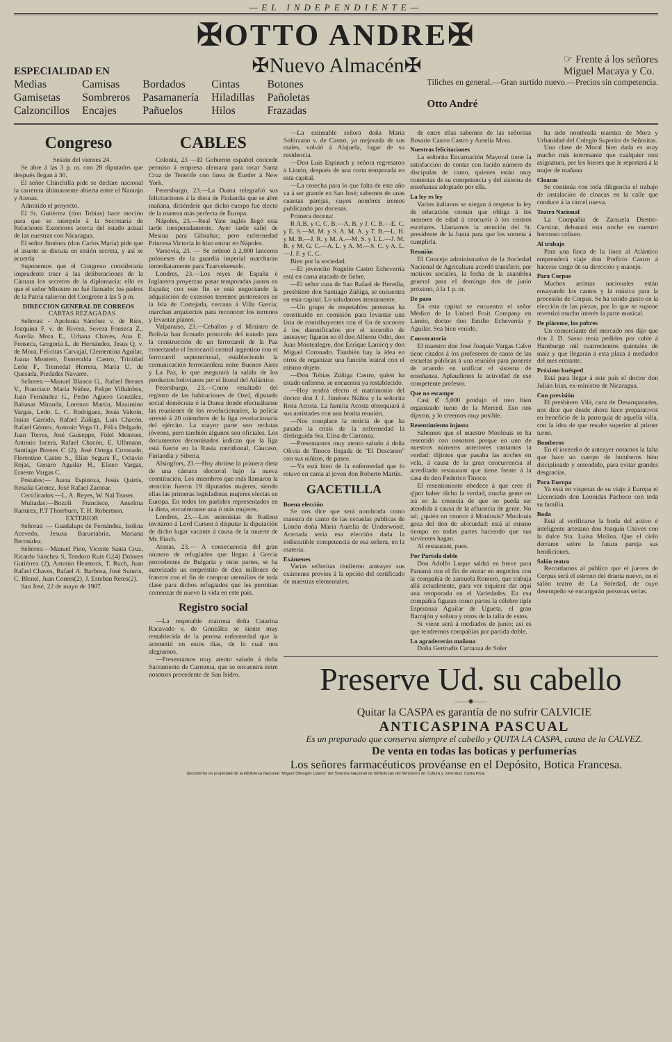—EL INDEPENDIENTE—
✠OTTO ANDRE✠
ESPECIALIDAD EN ✠Nuevo Almacén✠ ☞ Frente á los señores
Miguel Macaya y Co.
Medias
Gamisetas
Calzoncillos
Camisas
Sombreros
Encajes
Bordados
Pasamanería
Pañuelos
Cintas
Hiladillas
Hilos
Botones
Pañoletas
Frazadas
Tiliches en general.—Gran surtido nuevo.—Precios sin competencia.
Otto André
Congreso
Sesión del viernes 24.
Se abre á las 3 p. m. con 28 diputados que después llegan á 30.
El señor Chinchilla pide se declare nacional la carretera últimamente abierta entre el Naranjo y Atenas.
Admitido el proyecto.
El Sr. Gutiérrez (don Tobías) hace moción para que se interpele á la Secretaría de Relaciones Exteriores acerca del estado actual de las nuestras con Nicaragua.
El señor Jiménez (don Carlos María) pide que el asunto se discuta en sesión secreta, y así se acuerda
Suponemos que el Congreso consideraría imprudente traer á las deliberaciones de la Cámara los secretos de la diplomacia: ello es que el señor Ministro no fué llamado: los padres de la Patria salieron del Congreso á las 5 p m.
DIRECCION GENERAL DE CORREOS
CARTAS REZAGADAS
Señoras: - Apolonia Sánchez v. de Ríos, Joaquina F. v. de Rivera, Severa Fonseca Z., Aurelia Mora E., Urbana Chaves, Ana E. Fonseca, Gregoria L. de Hernández, Jesús Q. v. de Mora, Felícitas Carvajal, Clementina Aguilar, Juana Montero, Esmeralda Castro, Trinidad León F., Tremedal Herrera, María U. de Quesada, Piedades Navarro.
Señores:—Manuel Blanco G., Rafael Brenes V., Francisco María Núñez, Felipe Villalobos, Juan Fernández G., Pedro Agüero González, Baltasar Miranda, Lorenzo Martín, Maximino Vargas, Ledo. L. C. Rodríguez, Jesús Valerín, Isaías Garrido, Rafael Zúñiga, Luis Chacón, Rafael Gómez, Antonio Vega O., Félix Delgado, Juan Torres, José Guiseppe, Fidel Meneses, Antonio Incera, Rafael Chacón, E. Ulhmann, Santiago Brenes C (2), José Ortega Coronado, Florentino Castro S., Elías Segura F., Octavio Rojas, Genaro Aguilar H., Eliseo Vargas, Ernesto Vargas C.
Postales:— Juana Espinoza, Jesús Quirós, Rosalía Gómez, José Rafael Zamoar.
Certificados:—L. A. Reyes, W. Nal Teaser.
Multadas:—Bozoli Francisco, Anselma Ramírez, P.T Thorrburn, T. H. Robertson.
EXTERIOR
Señoras: — Guadalupe de Fernández, Isolina Acevedo, Jesusa Baruetabria, Mariana Bermúdez.
Señores:—Manuel Pino, Vicente Santa Cruz, Ricardo Sánchez S, Teodoro Ruis G.(4) Dolores Gutiérrez (2), Antonio Henstock, T. Ruch, Juan Rafael Chaves, Rafael A. Barbosa, José Suturis, C. Blenel, Juan Comes(2), J. Esteban Retes(2).
San José, 22 de mayo de 1907.
CABLES
Colonia, 23 —El Gobierno español concede permiso á empresa alemana para tocar Santa Cruz de Tenerife con línea de Eurder á New York.
Petersburgo, 23.—La Duma telegrafió sus felicitaciones á la dieta de Finlandia que se abre mañana, diciéndole que dicho cuerpo fué electo de la manera más perfecta de Europa.
Nápoles, 23.—Real Yate inglés llegó esta tarde inesperadamente. Ayer tarde salió de Mesina para Gibraltar; pero enfermedad Princesa Victoria lo hizo entrar en Nápoles.
Varsovia, 23. — Se ordenó á 2,000 lanceros poloneses de la guardia imperial marcharan inmediatamente para Tzarvekeeselo.
Londres, 23.—Los reyes de España é Inglaterra proyectan pasar temporadas juntos en España; con este fin se está negociando la adquisición de extensos terrenos pintorescos en la Isla de Cortejada, cercana á Villa García; marchan arquitectos para reconocer los terrenos y levantar planos.
Valparaíso, 23.—Ceballos y el Ministro de Bolivia han firmado protocolo del tratado para la construcción de un ferrocarril de la Paz conectando el ferrocarril central argentino con el ferrocarril septentrional, estableciendo la comunicación ferrocarrilera entre Buenos Aires y La Paz, lo que asegurará la salida de los productos bolivianos por el litoral del Atlántico.
Petersburgo, 23.—Como resultado del registro de las habitaciones de Ozel, diputado social demócrata ó la Duma donde efectuábanse las reuniones de los revolucionarios, la policía arrestó á 20 miembros de la liga revolucionaria del ejército. La mayor parte son reclutas jóvenes, pero también algunos son oficiales. Los documentos decomisados indican que la liga está fuerte en la Rusia meridional, Cáucaso, Finlandia y Siberia.
Alsingfors, 23.—Hoy abrióse la primera dieta de una cámara electoral bajo la nueva constitución. Los miembros que más llamaron la atención fueron 19 diputados mujeres, siendo ellas las primeras legisladoras mujeres electas en Europa. En todos los partidos representados en la dieta, encuéntranse una ó más mujeres.
Londres, 23.—Los unionistas de Rutlens invitaron á Lord Curson á disputar la diputación de dicho lugar vacante á causa de la muerte de Mr. Finch.
Atenas, 23.— A consecuencia del gran número de refugiados que llegan á Grecia procedentes de Bulgaria y otras partes, se ha autorizado un empréstito de diez millones de francos con el fin de comprar utensilios de toda clase para dichos refugiados que les permitan comenzar de nuevo la vida en este país.
Registro social
—La respetable matrona doña Catarina Racavado v. de González se siente muy restablecida de la penosa enfermedad que la acometió en estos días, de lo cual nos alegramos.
—Presentamos muy atento saludo á doña Sacramento de Carmona, que se encuentra entre nosotros procedente de San Isidro.
—La estimable señora doña María Solórzano v. de Castro, ya mejorada de sus males, volvió á Alajuela, lugar de su residencia.
—Don Luis Espinach y señora regresaron á Limón, después de una corta temporada en esta capital.
—La cosecha para lo que falta de este año va á ser grande en San José; sabemos de unas cuantas parejas, cuyos nombres iremos publicando por docenas.
Primera docena:
R A.B. y C. C. B.—A. B. y J. C. B.—E. C. y E. S.—M. M. y S. A. M. A. y T. B.—L. H. y M. B.—J. R. y M. A.—M. S. y I. L.—J. M. B. y M. G. C.—A. L. y A. M.—S. C. y A. L.—J. F. y C. C.
Bien por la sociedad.
—El jovencito Rogelio Castro Echeverría está en cama atacado de fiebre.
—El señor cura de San Rafael de Heredia, presbítero don Santiago Zúñiga, se encuentra en esta capital. Lo saludamos atentamente.
—Un grupo de respetables personas ha constituido en comisión para levantar una lista de contribuyentes con el fin de socorrer á los damnificados por el incendio de anteayer; figuran en él don Alberto Odio, don Juan Montealegre, don Enrique Lamicq y don Miguel Coronado. También hay la idea en otros de organizar una función teatral con el mismo objeto.
—Don Tobías Zúñiga Castro, quien ha estado enfermo, se encuentra ya restablecido.
—Hoy tendrá efecto el matrimonio del doctor don J. J. Jiménez Núñez y la señorita Rosa Acosta. La familia Acosta obsequiará á sus amistades con una bonita reunión.
—Nos complace la noticia de que ha pasado la crisis de la enfermedad la distinguida Sra. Elisa de Carranza.
—Presentamos muy atento saludo á doña Olivia de Tinoco llegada de "El Descanso" con sus niñitos, de paseo.
—Ya está bien de la enfermedad que lo retuvo en cama al joven don Roberto Martín.
GACETILLA
Buena elección
Se nos dice que será nombrada como maestra de canto de las escuelas públicas de Limón doña María Aurelia de Underwood. Acertada sería esa elección dada la indiscutible competencia de esa señora, en la materia.
Exámenes
Varias señoritas rindieron anteayer sus exámenes previos á la opción del certificado de maestras elementales;
de entre ellas sabemos de las señoritas Rosario Castro Castro y Amelia Mora.
Nuestras felicitaciones
La señorita Encarnación Mayoral tiene la satisfacción de contar con lucido número de discípulas de canto, quienes están muy contentas de su competencia y del sistema de enseñanza adoptado por ella.
La ley es ley
Varios italianos se niegan á respetar la ley de educación común que obliga á los menores de edad á concurrir á los centros escolares. Llamamos la atención del Sr. presidente de la Junta para que los someta á cumplirla.
Reunión
El Concejo administrativo de la Sociedad Nacional de Agricultura acordó transferir, por motivos sociales, la fecha de la asamblea general para el domingo dos de junio próximo, á la 1 p. m.
De paso
En esta capital se encuentra el señor Médico de la United Fruit Company en Limón, doctor don Emilio Echeverría y Aguilar. Sea bien venido.
Convocatoria
El maestro don José Joaquín Vargas Calvo tiene citados á los profesores de canto de las escuelas públicas á una reunión para ponerse de acuerdo en unificar el sistema de enseñanza. Aplaudimos la actividad de ese competente profesor.
Que no escampe
Casi ₡ 5,000 produjo el tren bien organizado turno de la Merced. Eso nos dijeron, y lo creemos muy posible.
Resentimiento injusto
Sabemos que el maestro Monlouis se ha resentido con nosotros porque en uno de nuestros números anteriores cantamos la verdad: dijimos que pasaba las noches en vela, á causa de la gran concurrencia al acreditado restaurant que tiene frente á la casa de don Federico Tinoco.
El resentimiento obedece á que cree él q'por haber dicho la verdad, mucha gente no irá en la creencia de que no pueda ser atendida á causa de la afluencia de gente. No tal; ¿quién no conoce á Monlouis? Monlouis goza del don de ubicuidad: está al mismo tiempo en todas partes haciendo que sus sirvientes hagan.
Al restaurant, pues.
Por Partida doble
Don Adolfo Luque saldrá en breve para Panamá con el fin de entrar en negocios con la compañía de zarzuela Romero, que trabaja allá actualmente, para ver siquiera dar aquí una temporada en el Variedades. En esa compañía figuran como partes la célebre tiple Esperanza Aguilar de Ugueta, el gran Barrajón y señora y otros de la talla de estos.
Si viene será á mediados de junio; así es que tendremos compañías por partida doble.
Lo agradecerán mañana
Doña Gertrudis Carranza de Soler
ha sido nombrada maestra de Mora y Urbanidad del Colegio Superior de Señoritas.
Una clase de Moral bien dada es muy mucho más interesante que cualquier otra asignatura, por los bienes que le reportará á la mujer de mañana
Cloacas
Se continúa con toda diligencia el trabajo de instalación de cloacas en la calle que conduce á la cárcel nueva.
Teatro Nacional
La Compañía de Zarzuela Diestro-Cursirat, debutará esta noche en nuestro hermoso coliseo.
Al trabajo
Para una finca de la línea al Atlántico emprenderá viaje don Porfirio Castro á hacerse cargo de su dirección y manejo.
Para Corpus
Muchos artistas nacionales están ensayando los cantos y la música para la procesión de Corpus. Se ha tenido gusto en la elección de las piezas, por lo que se supone revestirá mucho interés la parte musical.
De pláceme, los pobres
Un comerciante del mercado nos dijo que don J. D. Sasso tenía pedidos por cable á Hamburgo mil cuatrocientos quintales de maíz y que llegarán á esta plaza á mediados del mes entrante.
Próximo huésped
Está para llegar á este país el doctor don Julián Irías, ex-ministro de Nicaragua.
Con previsión
El presbítero Vilá, cura de Desamparados, nos dice que desde ahora hace preparativos en beneficio de la parroquia de aquella villa, con la idea de que resulte superior al primer turno.
Bomberos
En el incendio de anteayer notamos la falta que hace un cuerpo de bomberos bien disciplinado y entendido, para evitar grandes desgracias.
Para Europa
Ya está en vísperas de su viaje á Europa el Licenciado don Leonidas Pacheco con toda su familia.
Boda
Está al verificarse la boda del activo é inteligente artesano don Joaquín Chaves con la dulce Sta. Luisa Molina. Que el cielo derrame sobre la futura pareja sus bendiciones.
Salón teatro
Recordamos al público que el jueves de Corpus será el estreno del drama nuevo, en el salón teatro de La Soledad, de cuyo desempeño se encargarán personas serias.
Preserve Ud. su cabello
——✺——
Quitar la CASPA es garantía de no sufrir CALVICIE
ANTICASPINA PASCUAL
Es un preparado que conserva siempre el cabello y QUITA LA CASPA, causa de la CALVEZ.
De venta en todas las boticas y perfumerías
Los señores farmacéuticos provéanse en el Depósito, Botica Francesa.
documento es propiedad de la Biblioteca Nacional "Miguel Obregón Lizano" del Sistema Nacional de Bibliotecas del Ministerio de Cultura y Juventud, Costa Rica.